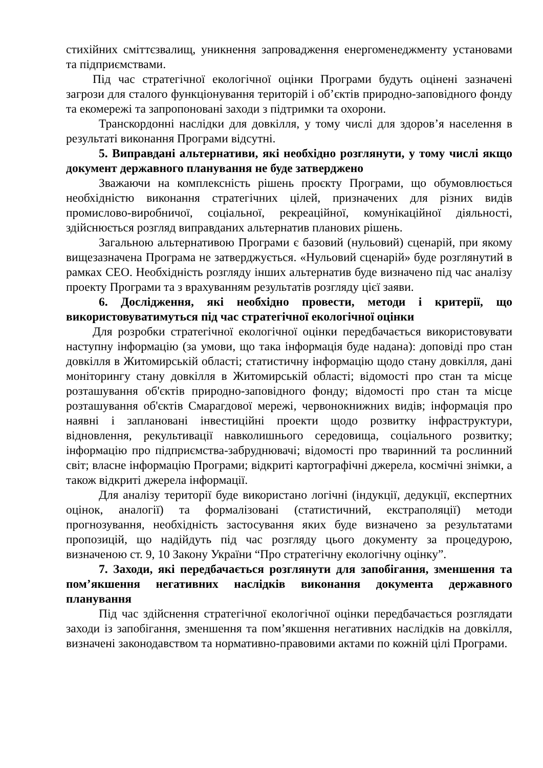стихійних сміттєзвалищ, уникнення запровадження енергоменеджменту установами та підприємствами.
Під час стратегічної екологічної оцінки Програми будуть оцінені зазначені загрози для сталого функціонування територій і об’єктів природно-заповідного фонду та екомережі та запропоновані заходи з підтримки та охорони.
Транскордонні наслідки для довкілля, у тому числі для здоров’я населення в результаті виконання Програми відсутні.
5. Виправдані альтернативи, які необхідно розглянути, у тому числі якщо документ державного планування не буде затверджено
Зважаючи на комплексність рішень проєкту Програми, що обумовлюється необхідністю виконання стратегічних цілей, призначених для різних видів промислово-виробничої, соціальної, рекреаційної, комунікаційної діяльності, здійснюється розгляд виправданих альтернатив планових рішень.
Загальною альтернативою Програми є базовий (нульовий) сценарій, при якому вищезазначена Програма не затверджується. «Нульовий сценарій» буде розглянутий в рамках СЕО. Необхідність розгляду інших альтернатив буде визначено під час аналізу проекту Програми та з врахуванням результатів розгляду цієї заяви.
6. Дослідження, які необхідно провести, методи і критерії, що використовуватимуться під час стратегічної екологічної оцінки
Для розробки стратегічної екологічної оцінки передбачається використовувати наступну інформацію (за умови, що така інформація буде надана): доповіді про стан довкілля в Житомирській області; статистичну інформацію щодо стану довкілля, дані моніторингу стану довкілля в Житомирській області; відомості про стан та місце розташування об'єктів природно-заповідного фонду; відомості про стан та місце розташування об'єктів Смарагдової мережі, червонокнижних видів; інформація про наявні і заплановані інвестиційні проекти щодо розвитку інфраструктури, відновлення, рекультивації навколишнього середовища, соціального розвитку; інформацію про підприємства-забруднювачі; відомості про тваринний та рослинний світ; власне інформацію Програми; відкриті картографічні джерела, космічні знімки, а також відкриті джерела інформації.
Для аналізу території буде використано логічні (індукції, дедукції, експертних оцінок, аналогії) та формалізовані (статистичний, екстраполяції) методи прогнозування, необхідність застосування яких буде визначено за результатами пропозицій, що надійдуть під час розгляду цього документу за процедурою, визначеною ст. 9, 10 Закону України “Про стратегічну екологічну оцінку”.
7. Заходи, які передбачається розглянути для запобігання, зменшення та пом’якшення негативних наслідків виконання документа державного планування
Під час здійснення стратегічної екологічної оцінки передбачається розглядати заходи із запобігання, зменшення та пом’якшення негативних наслідків на довкілля, визначені законодавством та нормативно-правовими актами по кожній цілі Програми.